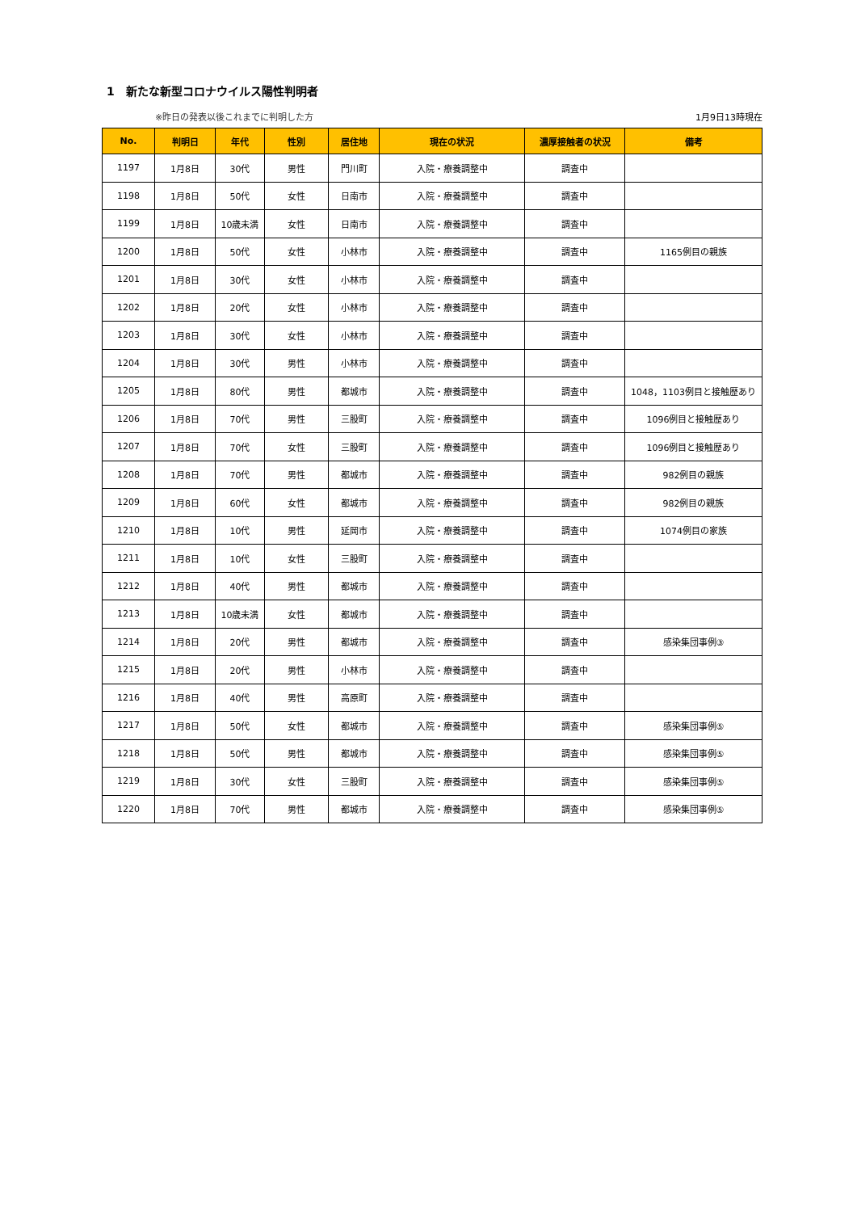1　新たな新型コロナウイルス陽性判明者
※昨日の発表以後これまでに判明した方 1月9日13時現在
| No. | 判明日 | 年代 | 性別 | 居住地 | 現在の状況 | 濃厚接触者の状況 | 備考 |
| --- | --- | --- | --- | --- | --- | --- | --- |
| 1197 | 1月8日 | 30代 | 男性 | 門川町 | 入院・療養調整中 | 調査中 | |
| 1198 | 1月8日 | 50代 | 女性 | 日南市 | 入院・療養調整中 | 調査中 | |
| 1199 | 1月8日 | 10歳未満 | 女性 | 日南市 | 入院・療養調整中 | 調査中 | |
| 1200 | 1月8日 | 50代 | 女性 | 小林市 | 入院・療養調整中 | 調査中 | 1165例目の親族 |
| 1201 | 1月8日 | 30代 | 女性 | 小林市 | 入院・療養調整中 | 調査中 | |
| 1202 | 1月8日 | 20代 | 女性 | 小林市 | 入院・療養調整中 | 調査中 | |
| 1203 | 1月8日 | 30代 | 女性 | 小林市 | 入院・療養調整中 | 調査中 | |
| 1204 | 1月8日 | 30代 | 男性 | 小林市 | 入院・療養調整中 | 調査中 | |
| 1205 | 1月8日 | 80代 | 男性 | 都城市 | 入院・療養調整中 | 調査中 | 1048，1103例目と接触歴あり |
| 1206 | 1月8日 | 70代 | 男性 | 三股町 | 入院・療養調整中 | 調査中 | 1096例目と接触歴あり |
| 1207 | 1月8日 | 70代 | 女性 | 三股町 | 入院・療養調整中 | 調査中 | 1096例目と接触歴あり |
| 1208 | 1月8日 | 70代 | 男性 | 都城市 | 入院・療養調整中 | 調査中 | 982例目の親族 |
| 1209 | 1月8日 | 60代 | 女性 | 都城市 | 入院・療養調整中 | 調査中 | 982例目の親族 |
| 1210 | 1月8日 | 10代 | 男性 | 延岡市 | 入院・療養調整中 | 調査中 | 1074例目の家族 |
| 1211 | 1月8日 | 10代 | 女性 | 三股町 | 入院・療養調整中 | 調査中 | |
| 1212 | 1月8日 | 40代 | 男性 | 都城市 | 入院・療養調整中 | 調査中 | |
| 1213 | 1月8日 | 10歳未満 | 女性 | 都城市 | 入院・療養調整中 | 調査中 | |
| 1214 | 1月8日 | 20代 | 男性 | 都城市 | 入院・療養調整中 | 調査中 | 感染集団事例③ |
| 1215 | 1月8日 | 20代 | 男性 | 小林市 | 入院・療養調整中 | 調査中 | |
| 1216 | 1月8日 | 40代 | 男性 | 高原町 | 入院・療養調整中 | 調査中 | |
| 1217 | 1月8日 | 50代 | 女性 | 都城市 | 入院・療養調整中 | 調査中 | 感染集団事例⑤ |
| 1218 | 1月8日 | 50代 | 男性 | 都城市 | 入院・療養調整中 | 調査中 | 感染集団事例⑤ |
| 1219 | 1月8日 | 30代 | 女性 | 三股町 | 入院・療養調整中 | 調査中 | 感染集団事例⑤ |
| 1220 | 1月8日 | 70代 | 男性 | 都城市 | 入院・療養調整中 | 調査中 | 感染集団事例⑤ |